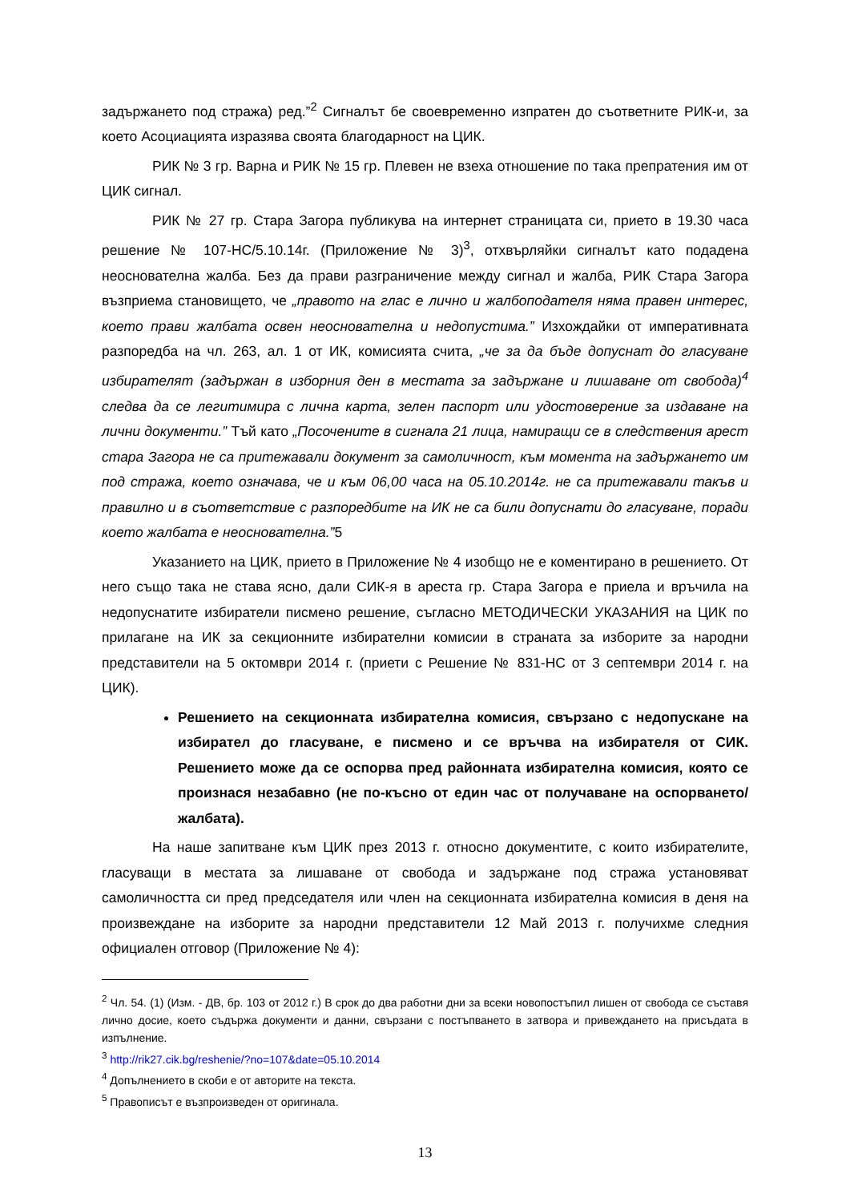задържането под стража) ред.”<sup>2</sup> Сигналът бе своевременно изпратен до съответните РИК-и, за което Асоциацията изразява своята благодарност на ЦИК.
РИК № 3 гр. Варна и РИК № 15 гр. Плевен не взеха отношение по така препратения им от ЦИК сигнал.
РИК № 27 гр. Стара Загора публикува на интернет страницата си, прието в 19.30 часа решение № 107-НС/5.10.14г. (Приложение № 3)<sup>3</sup>, отхвърляйки сигналът като подадена неоснователна жалба. Без да прави разграничение между сигнал и жалба, РИК Стара Загора възприема становището, че „правото на глас е лично и жалбоподателя няма правен интерес, което прави жалбата освен неоснователна и недопустима.” Изхождайки от императивната разпоредба на чл. 263, ал. 1 от ИК, комисията счита, „че за да бъде допуснат до гласуване избирателят (задържан в изборния ден в местата за задържане и лишаване от свобода)<sup>4</sup> следва да се легитимира с лична карта, зелен паспорт или удостоверение за издаване на лични документи.” Тъй като „Посочените в сигнала 21 лица, намиращи се в следствения арест стара Загора не са притежавали документ за самоличност, към момента на задържането им под стража, което означава, че и към 06,00 часа на 05.10.2014г. не са притежавали такъв и правилно и в съответствие с разпоредбите на ИК не са били допуснати до гласуване, поради което жалбата е неоснователна.”5
Указанието на ЦИК, прието в Приложение № 4 изобщо не е коментирано в решението. От него също така не става ясно, дали СИК-я в ареста гр. Стара Загора е приела и връчила на недопуснатите избиратели писмено решение, съгласно МЕТОДИЧЕСКИ УКАЗАНИЯ на ЦИК по прилагане на ИК за секционните избирателни комисии в страната за изборите за народни представители на 5 октомври 2014 г. (приети с Решение № 831-НС от 3 септември 2014 г. на ЦИК).
Решението на секционната избирателна комисия, свързано с недопускане на избирател до гласуване, е писмено и се връчва на избирателя от СИК. Решението може да се оспорва пред районната избирателна комисия, която се произнася незабавно (не по-късно от един час от получаване на оспорването/жалбата).
На наше запитване към ЦИК през 2013 г. относно документите, с които избирателите, гласуващи в местата за лишаване от свобода и задържане под стража установяват самоличността си пред председателя или член на секционната избирателна комисия в деня на произвеждане на изборите за народни представители 12 Май 2013 г. получихме следния официален отговор (Приложение № 4):
<sup>2</sup> Чл. 54. (1) (Изм. - ДВ, бр. 103 от 2012 г.) В срок до два работни дни за всеки новопостъпил лишен от свобода се съставя лично досие, което съдържа документи и данни, свързани с постъпването в затвора и привеждането на присъдата в изпълнение.
<sup>3</sup> http://rik27.cik.bg/reshenie/?no=107&date=05.10.2014
<sup>4</sup> Допълнението в скоби е от авторите на текста.
<sup>5</sup> Правописът е възпроизведен от оригинала.
13